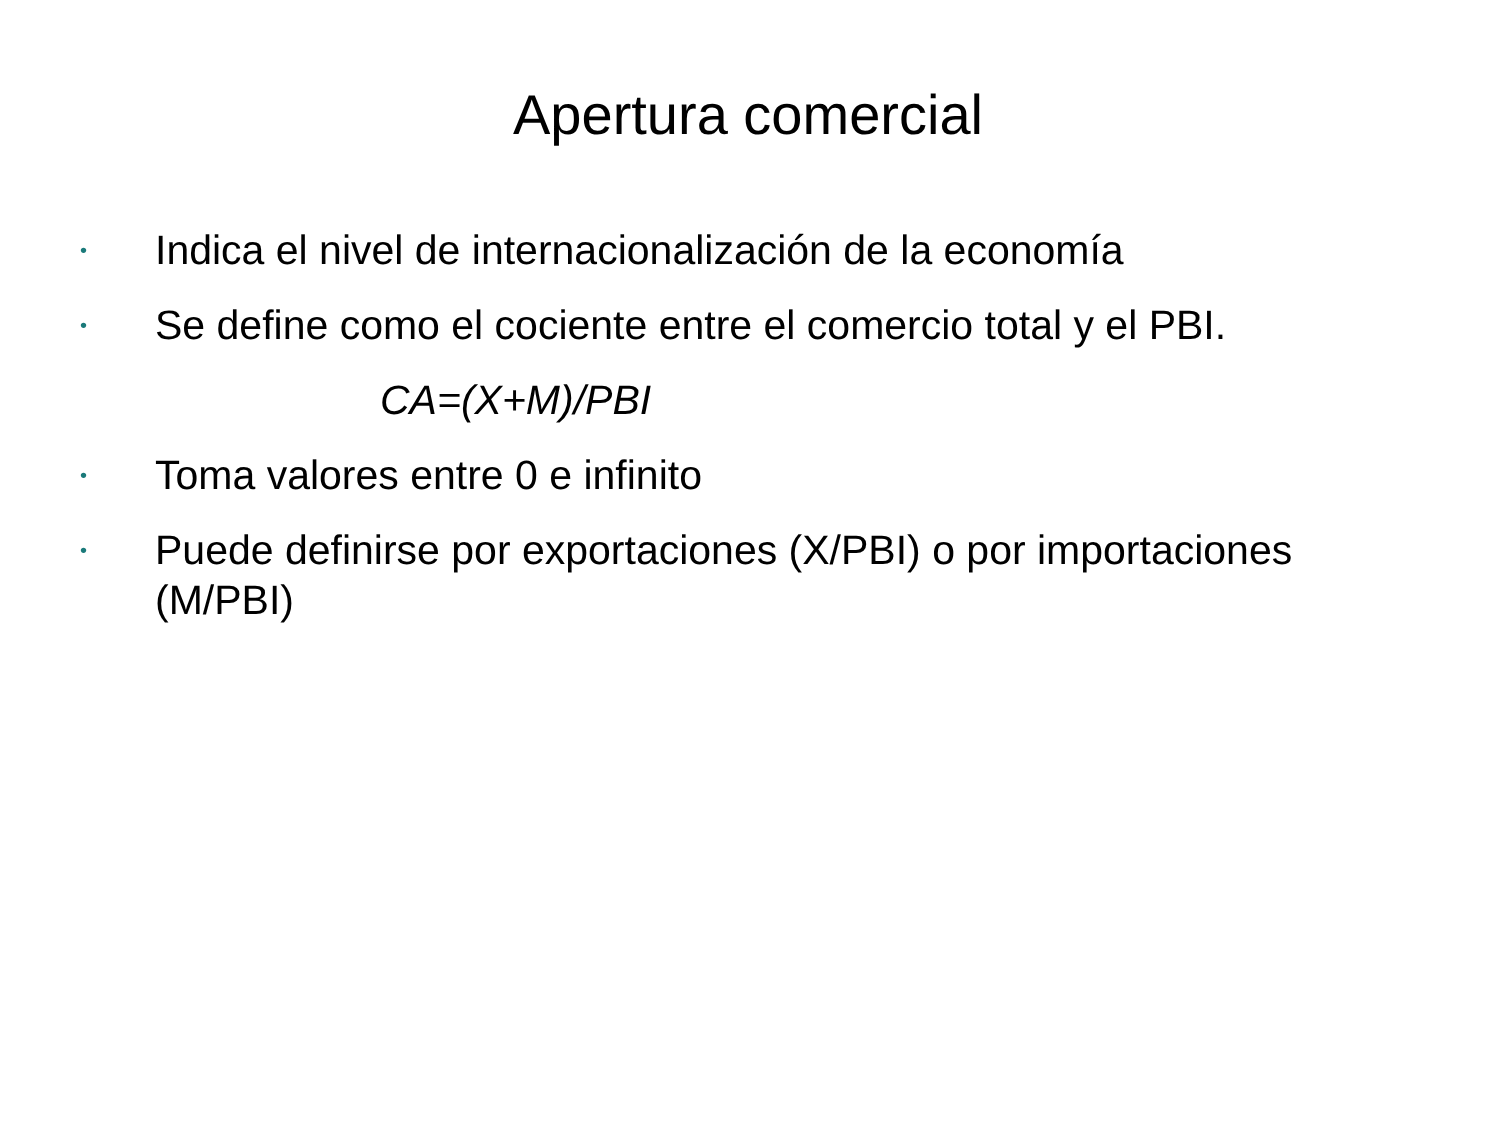Apertura comercial
• Indica el nivel de internacionalización de la economía
• Se define como el cociente entre el comercio total y el PBI.
CA=(X+M)/PBI
• Toma valores entre 0 e infinito
• Puede definirse por exportaciones (X/PBI) o por importaciones (M/PBI)